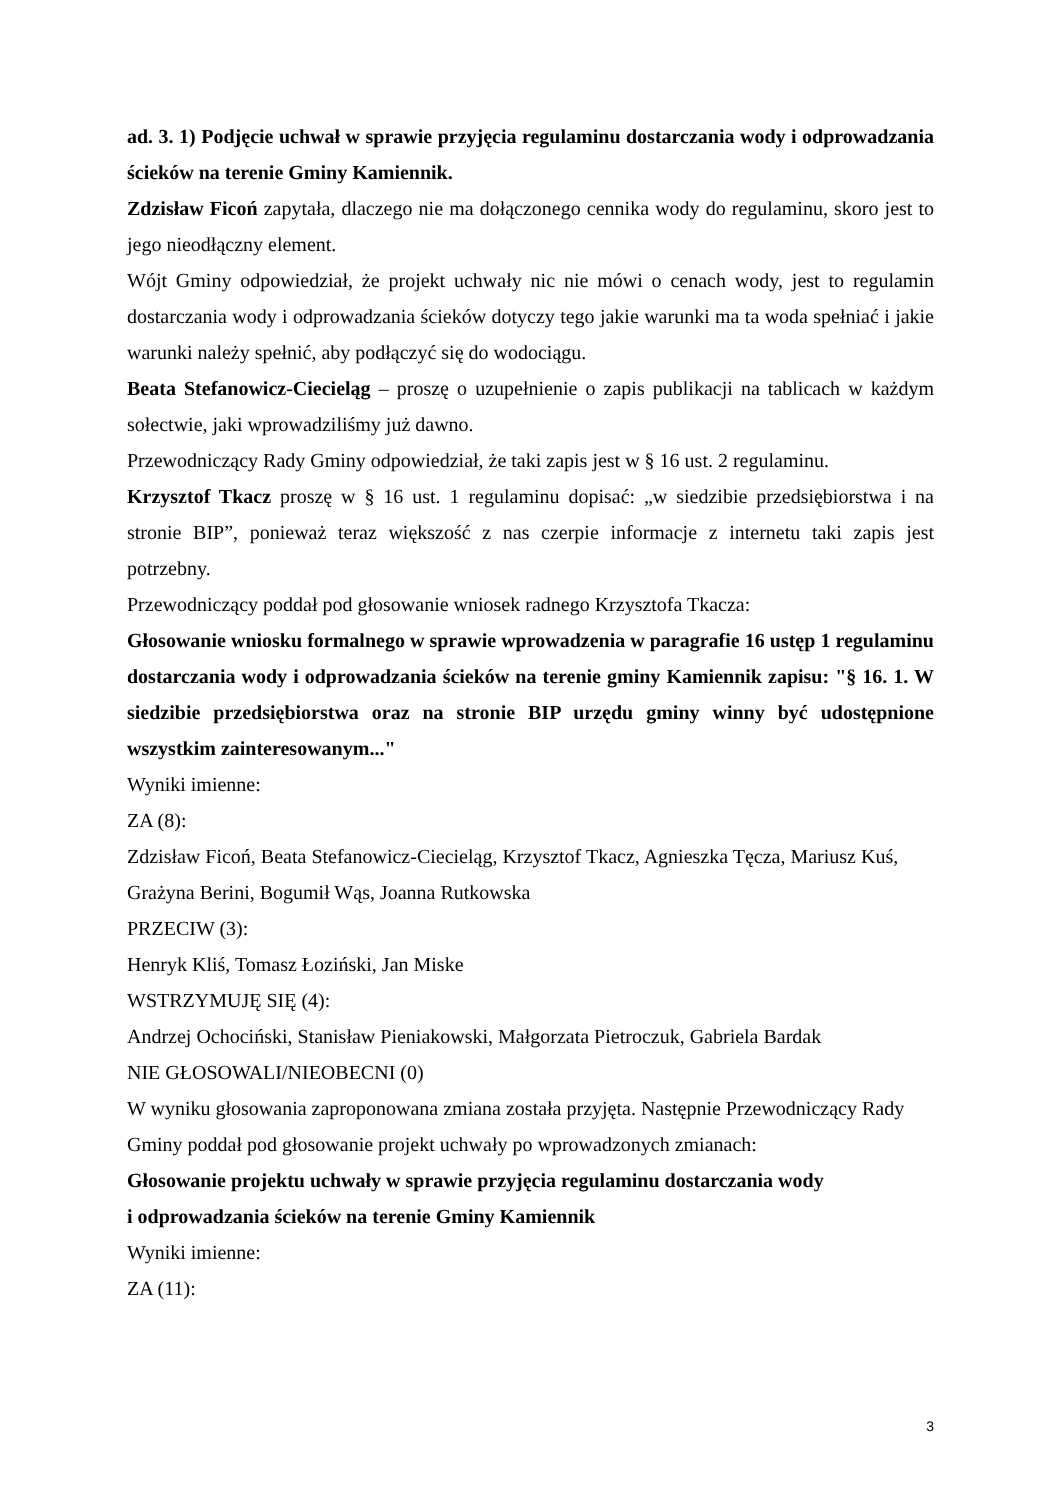ad. 3. 1) Podjęcie uchwał w sprawie przyjęcia regulaminu dostarczania wody i odprowadzania ścieków na terenie Gminy Kamiennik.
Zdzisław Ficoń zapytała, dlaczego nie ma dołączonego cennika wody do regulaminu, skoro jest to jego nieodłączny element.
Wójt Gminy odpowiedział, że projekt uchwały nic nie mówi o cenach wody, jest to regulamin dostarczania wody i odprowadzania ścieków dotyczy tego jakie warunki ma ta woda spełniać i jakie warunki należy spełnić, aby podłączyć się do wodociągu.
Beata Stefanowicz-Ciecieląg – proszę o uzupełnienie o zapis publikacji na tablicach w każdym sołectwie, jaki wprowadziliśmy już dawno.
Przewodniczący Rady Gminy odpowiedział, że taki zapis jest w § 16 ust. 2 regulaminu.
Krzysztof Tkacz proszę w § 16 ust. 1 regulaminu dopisać: „w siedzibie przedsiębiorstwa i na stronie BIP”, ponieważ teraz większość z nas czerpie informacje z internetu taki zapis jest potrzebny.
Przewodniczący poddał pod głosowanie wniosek radnego Krzysztofa Tkacza:
Głosowanie wniosku formalnego w sprawie wprowadzenia w paragrafie 16 ustęp 1 regulaminu dostarczania wody i odprowadzania ścieków na terenie gminy Kamiennik zapisu: "§ 16. 1. W siedzibie przedsiębiorstwa oraz na stronie BIP urzędu gminy winny być udostępnione wszystkim zainteresowanym..."
Wyniki imienne:
ZA (8):
Zdzisław Ficoń, Beata Stefanowicz-Ciecieląg, Krzysztof Tkacz, Agnieszka Tęcza, Mariusz Kuś, Grażyna Berini, Bogumił Wąs, Joanna Rutkowska
PRZECIW (3):
Henryk Kliś, Tomasz Łoziński, Jan Miske
WSTRZYMUJĘ SIĘ (4):
Andrzej Ochociński, Stanisław Pieniakowski, Małgorzata Pietroczuk, Gabriela Bardak
NIE GŁOSOWALI/NIEOBECNI (0)
W wyniku głosowania zaproponowana zmiana została przyjęta. Następnie Przewodniczący Rady Gminy poddał pod głosowanie projekt uchwały po wprowadzonych zmianach:
Głosowanie projektu uchwały w sprawie przyjęcia regulaminu dostarczania wody
i odprowadzania ścieków na terenie Gminy Kamiennik
Wyniki imienne:
ZA (11):
3